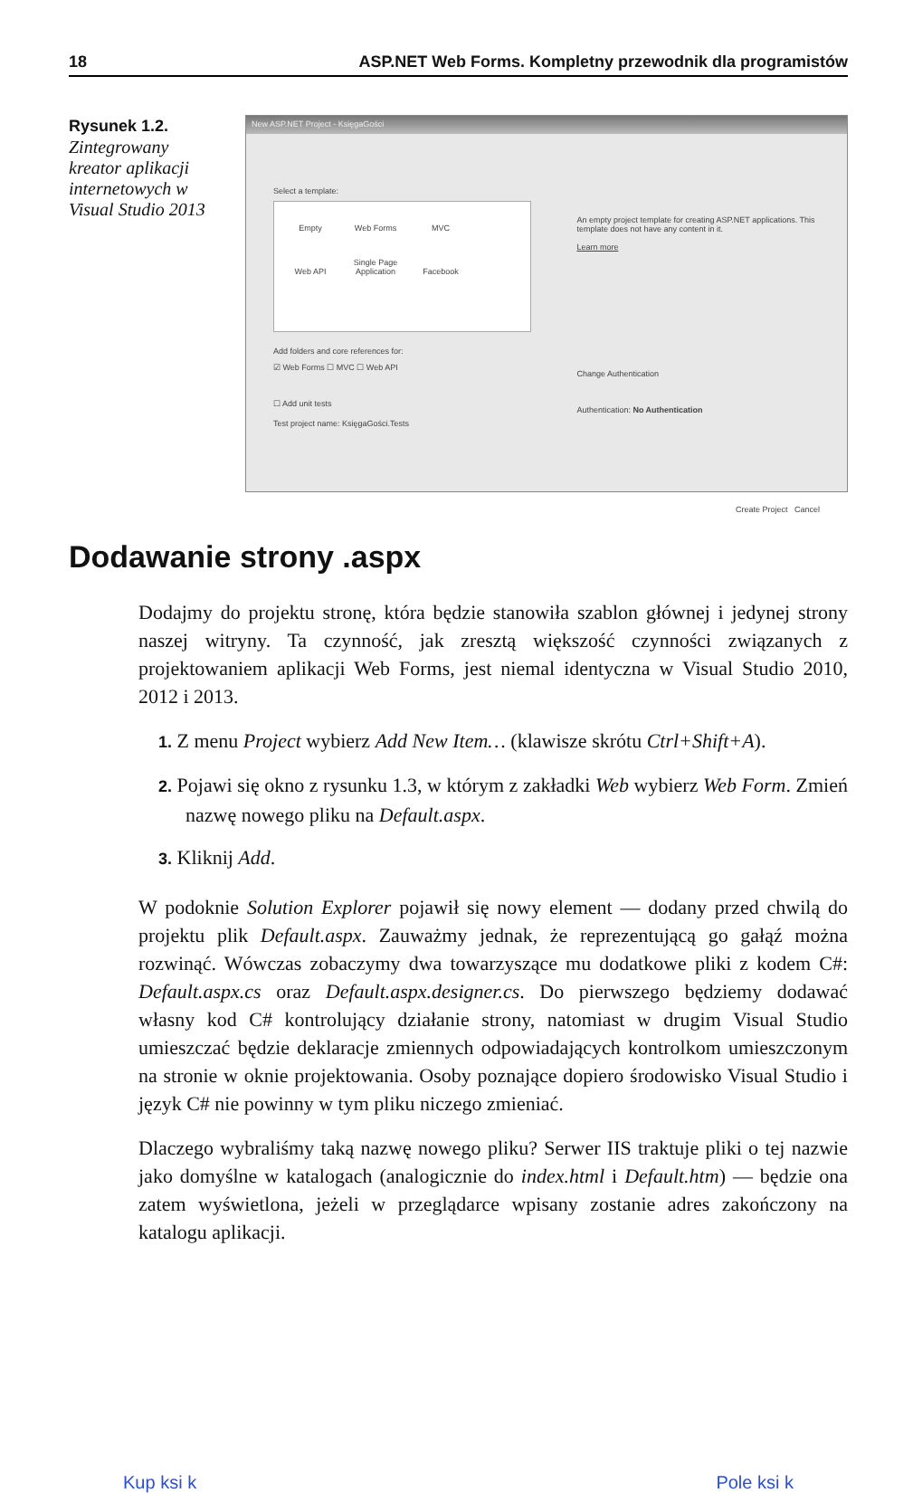18 ASP.NET Web Forms. Kompletny przewodnik dla programistów
Rysunek 1.2.
Zintegrowany kreator aplikacji internetowych w Visual Studio 2013
New ASP.NET Project - KsięgaGości
Select a template:
Empty Web Forms MVC Web API Single Page Application Facebook
Add folders and core references for:
☑ Web Forms ☐ MVC ☐ Web API
☐ Add unit tests
Test project name: KsięgaGości.Tests
An empty project template for creating ASP.NET applications. This template does not have any content in it.
Learn more
Change Authentication
Authentication: No Authentication
Create Project Cancel
Dodawanie strony .aspx
Dodajmy do projektu stronę, która będzie stanowiła szablon głównej i jedynej strony naszej witryny. Ta czynność, jak zresztą większość czynności związanych z projektowaniem aplikacji Web Forms, jest niemal identyczna w Visual Studio 2010, 2012 i 2013.
1. Z menu Project wybierz Add New Item… (klawisze skrótu Ctrl+Shift+A).
2. Pojawi się okno z rysunku 1.3, w którym z zakładki Web wybierz Web Form. Zmień nazwę nowego pliku na Default.aspx.
3. Kliknij Add.
W podoknie Solution Explorer pojawił się nowy element — dodany przed chwilą do projektu plik Default.aspx. Zauważmy jednak, że reprezentującą go gałąź można rozwinąć. Wówczas zobaczymy dwa towarzyszące mu dodatkowe pliki z kodem C#: Default.aspx.cs oraz Default.aspx.designer.cs. Do pierwszego będziemy dodawać własny kod C# kontrolujący działanie strony, natomiast w drugim Visual Studio umieszczać będzie deklaracje zmiennych odpowiadających kontrolkom umieszczonym na stronie w oknie projektowania. Osoby poznające dopiero środowisko Visual Studio i język C# nie powinny w tym pliku niczego zmieniać.
Dlaczego wybraliśmy taką nazwę nowego pliku? Serwer IIS traktuje pliki o tej nazwie jako domyślne w katalogach (analogicznie do index.html i Default.htm) — będzie ona zatem wyświetlona, jeżeli w przeglądarce wpisany zostanie adres zakończony na katalogu aplikacji.
Kup ksi k Pole ksi k